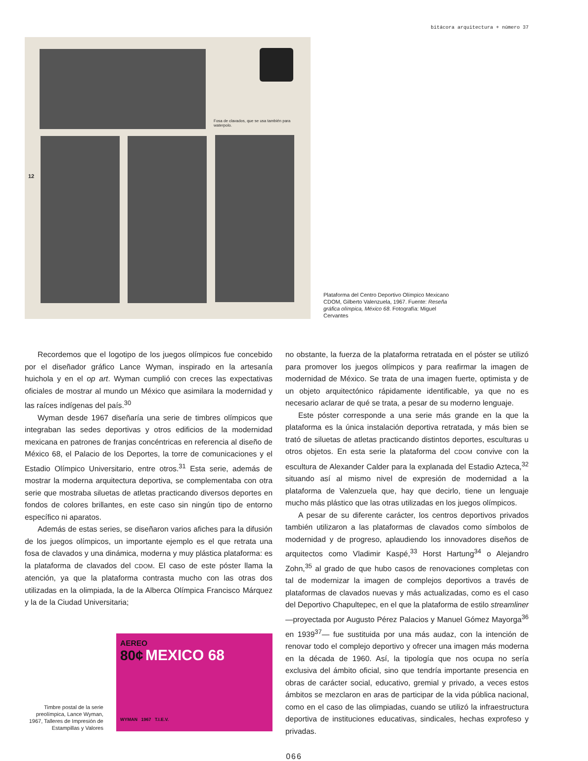bitácora arquitectura + número 37
Fosa de clavados, que se usa también para waterpolo.
12
Plataforma del Centro Deportivo Olímpico Mexicano CDOM, Gilberto Valenzuela, 1967. Fuente: Reseña gráfica olímpica, México 68. Fotografía: Miguel Cervantes
Recordemos que el logotipo de los juegos olímpicos fue concebido por el diseñador gráfico Lance Wyman, inspirado en la artesanía huichola y en el op art. Wyman cumplió con creces las expectativas oficiales de mostrar al mundo un México que asimilara la modernidad y las raíces indígenas del país.<sup>30</sup>
Wyman desde 1967 diseñaría una serie de timbres olímpicos que integraban las sedes deportivas y otros edificios de la modernidad mexicana en patrones de franjas concéntricas en referencia al diseño de México 68, el Palacio de los Deportes, la torre de comunicaciones y el Estadio Olímpico Universitario, entre otros.<sup>31</sup> Esta serie, además de mostrar la moderna arquitectura deportiva, se complementaba con otra serie que mostraba siluetas de atletas practicando diversos deportes en fondos de colores brillantes, en este caso sin ningún tipo de entorno específico ni aparatos.
Además de estas series, se diseñaron varios afiches para la difusión de los juegos olímpicos, un importante ejemplo es el que retrata una fosa de clavados y una dinámica, moderna y muy plástica plataforma: es la plataforma de clavados del CDOM. El caso de este póster llama la atención, ya que la plataforma contrasta mucho con las otras dos utilizadas en la olimpiada, la de la Alberca Olímpica Francisco Márquez y la de la Ciudad Universitaria;
Timbre postal de la serie preolímpica, Lance Wyman, 1967, Talleres de Impresión de Estampillas y Valores
AEREO
80¢ MEXICO 68
WYMAN 1967 T.I.E.V.
no obstante, la fuerza de la plataforma retratada en el póster se utilizó para promover los juegos olímpicos y para reafirmar la imagen de modernidad de México. Se trata de una imagen fuerte, optimista y de un objeto arquitectónico rápidamente identificable, ya que no es necesario aclarar de qué se trata, a pesar de su moderno lenguaje.
Este póster corresponde a una serie más grande en la que la plataforma es la única instalación deportiva retratada, y más bien se trató de siluetas de atletas practicando distintos deportes, esculturas u otros objetos. En esta serie la plataforma del CDOM convive con la escultura de Alexander Calder para la explanada del Estadio Azteca,<sup>32</sup> situando así al mismo nivel de expresión de modernidad a la plataforma de Valenzuela que, hay que decirlo, tiene un lenguaje mucho más plástico que las otras utilizadas en los juegos olímpicos.
A pesar de su diferente carácter, los centros deportivos privados también utilizaron a las plataformas de clavados como símbolos de modernidad y de progreso, aplaudiendo los innovadores diseños de arquitectos como Vladimir Kaspé,<sup>33</sup> Horst Hartung<sup>34</sup> o Alejandro Zohn,<sup>35</sup> al grado de que hubo casos de renovaciones completas con tal de modernizar la imagen de complejos deportivos a través de plataformas de clavados nuevas y más actualizadas, como es el caso del Deportivo Chapultepec, en el que la plataforma de estilo streamliner —proyectada por Augusto Pérez Palacios y Manuel Gómez Mayorga<sup>36</sup> en 1939<sup>37</sup>— fue sustituida por una más audaz, con la intención de renovar todo el complejo deportivo y ofrecer una imagen más moderna en la década de 1960. Así, la tipología que nos ocupa no sería exclusiva del ámbito oficial, sino que tendría importante presencia en obras de carácter social, educativo, gremial y privado, a veces estos ámbitos se mezclaron en aras de participar de la vida pública nacional, como en el caso de las olimpiadas, cuando se utilizó la infraestructura deportiva de instituciones educativas, sindicales, hechas exprofeso y privadas.
066